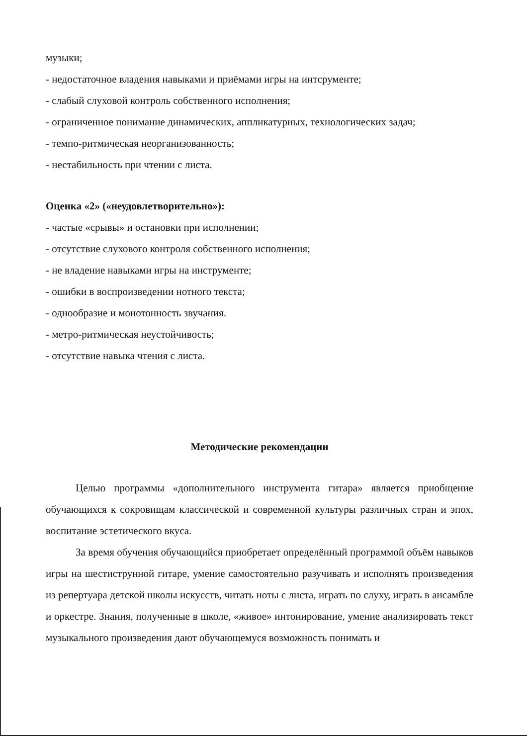музыки;
- недостаточное владения навыками и приёмами игры на интсрументе;
- слабый слуховой контроль собственного исполнения;
- ограниченное понимание динамических, аппликатурных, технологических задач;
- темпо-ритмическая неорганизованность;
- нестабильность при чтении с листа.
Оценка «2» («неудовлетворительно»):
- частые «срывы» и остановки при исполнении;
- отсутствие слухового контроля собственного исполнения;
- не владение навыками игры на инструменте;
- ошибки в воспроизведении нотного текста;
- однообразие и монотонность звучания.
- метро-ритмическая неустойчивость;
- отсутствие навыка чтения с листа.
Методические рекомендации
Целью программы «дополнительного инструмента гитара» является приобщение обучающихся к сокровищам классической и современной культуры различных стран и эпох, воспитание эстетического вкуса.
За время обучения обучающийся приобретает определённый программой объём навыков игры на шестиструнной гитаре, умение самостоятельно разучивать и исполнять произведения из репертуара детской школы искусств, читать ноты с листа, играть по слуху, играть в ансамбле и оркестре. Знания, полученные в школе, «живое» интонирование, умение анализировать текст музыкального произведения дают обучающемуся возможность понимать и